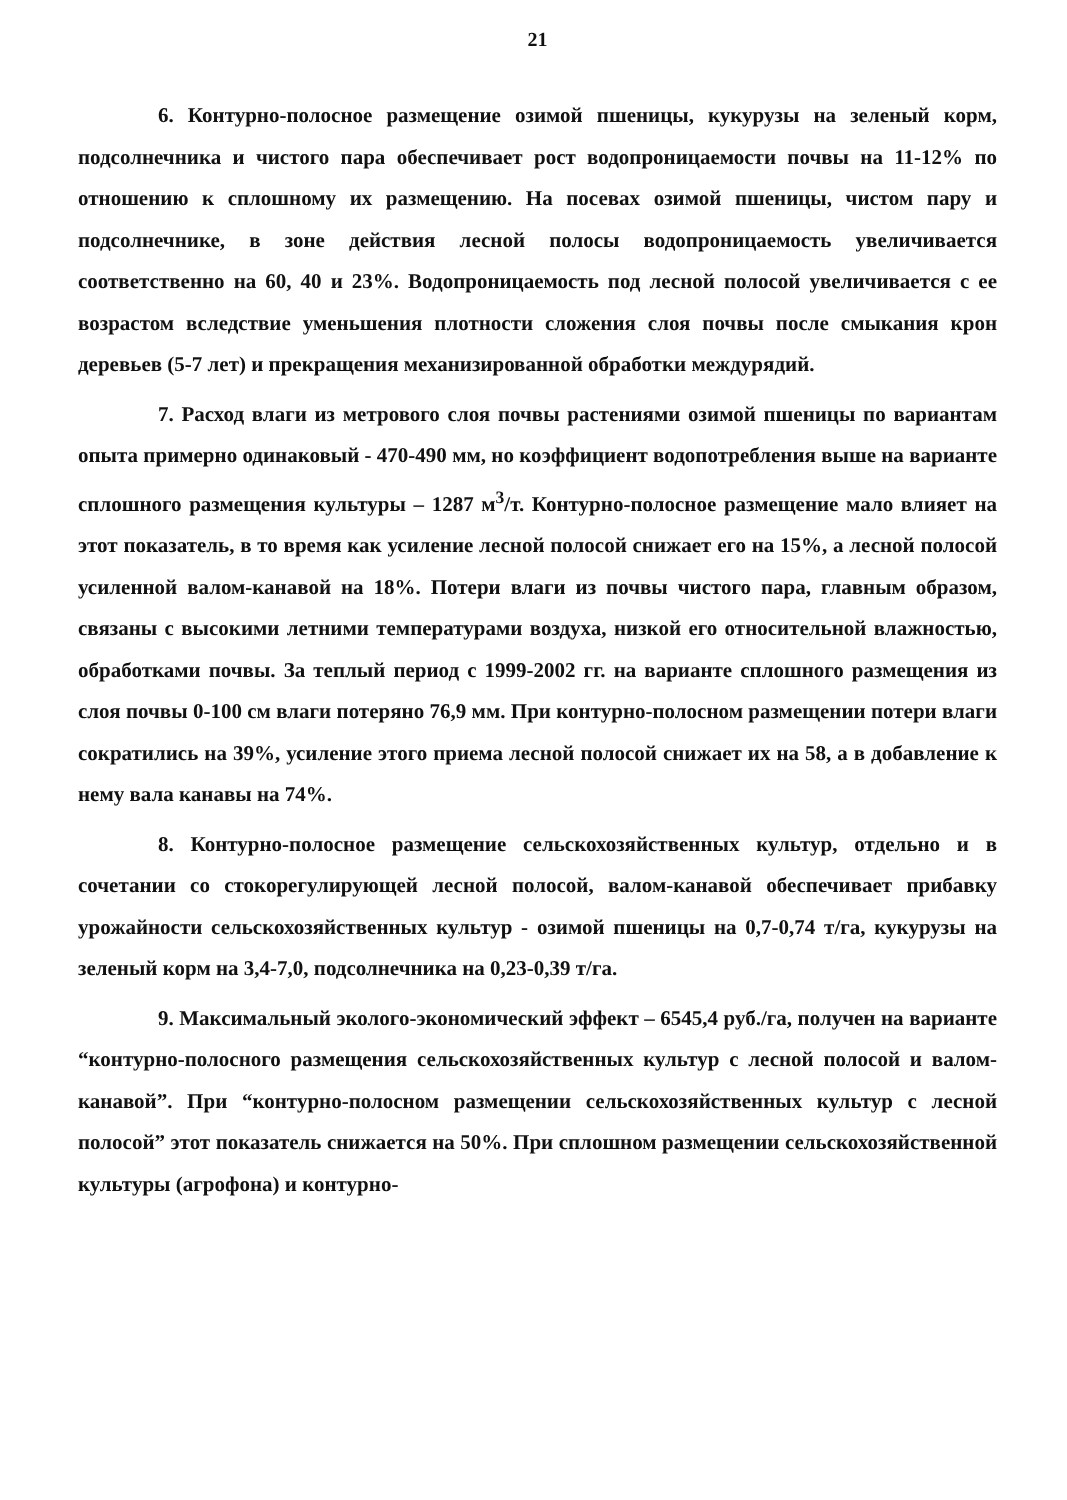21
6. Контурно-полосное размещение озимой пшеницы, кукурузы на зеленый корм, подсолнечника и чистого пара обеспечивает рост водопроницаемости почвы на 11-12% по отношению к сплошному их размещению. На посевах озимой пшеницы, чистом пару и подсолнечнике, в зоне действия лесной полосы водопроницаемость увеличивается соответственно на 60, 40 и 23%. Водопроницаемость под лесной полосой увеличивается с ее возрастом вследствие уменьшения плотности сложения слоя почвы после смыкания крон деревьев (5-7 лет) и прекращения механизированной обработки междурядий.
7. Расход влаги из метрового слоя почвы растениями озимой пшеницы по вариантам опыта примерно одинаковый - 470-490 мм, но коэффициент водопотребления выше на варианте сплошного размещения культуры – 1287 м<sup>3</sup>/т. Контурно-полосное размещение мало влияет на этот показатель, в то время как усиление лесной полосой снижает его на 15%, а лесной полосой усиленной валом-канавой на 18%. Потери влаги из почвы чистого пара, главным образом, связаны с высокими летними температурами воздуха, низкой его относительной влажностью, обработками почвы. За теплый период с 1999-2002 гг. на варианте сплошного размещения из слоя почвы 0-100 см влаги потеряно 76,9 мм. При контурно-полосном размещении потери влаги сократились на 39%, усиление этого приема лесной полосой снижает их на 58, а в добавление к нему вала канавы на 74%.
8. Контурно-полосное размещение сельскохозяйственных культур, отдельно и в сочетании со стокорегулирующей лесной полосой, валом-канавой обеспечивает прибавку урожайности сельскохозяйственных культур - озимой пшеницы на 0,7-0,74 т/га, кукурузы на зеленый корм на 3,4-7,0, подсолнечника на 0,23-0,39 т/га.
9. Максимальный эколого-экономический эффект – 6545,4 руб./га, получен на варианте “контурно-полосного размещения сельскохозяйственных культур с лесной полосой и валом-канавой”. При “контурно-полосном размещении сельскохозяйственных культур с лесной полосой” этот показатель снижается на 50%. При сплошном размещении сельскохозяйственной культуры (агрофона) и контурно-